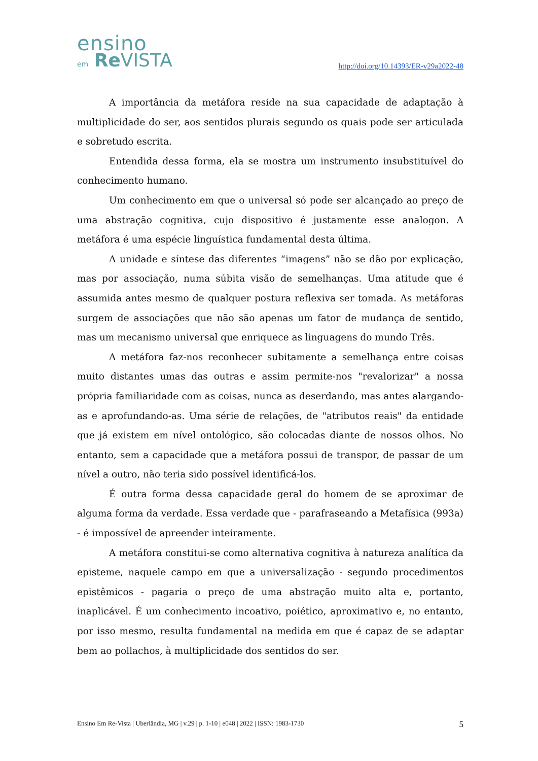ensino
em Re VISTA
http://doi.org/10.14393/ER-v29a2022-48
A importância da metáfora reside na sua capacidade de adaptação à multiplicidade do ser, aos sentidos plurais segundo os quais pode ser articulada e sobretudo escrita.
Entendida dessa forma, ela se mostra um instrumento insubstituível do conhecimento humano.
Um conhecimento em que o universal só pode ser alcançado ao preço de uma abstração cognitiva, cujo dispositivo é justamente esse analogon. A metáfora é uma espécie linguística fundamental desta última.
A unidade e síntese das diferentes “imagens” não se dão por explicação, mas por associação, numa súbita visão de semelhanças. Uma atitude que é assumida antes mesmo de qualquer postura reflexiva ser tomada. As metáforas surgem de associações que não são apenas um fator de mudança de sentido, mas um mecanismo universal que enriquece as linguagens do mundo Três.
A metáfora faz-nos reconhecer subitamente a semelhança entre coisas muito distantes umas das outras e assim permite-nos "revalorizar" a nossa própria familiaridade com as coisas, nunca as deserdando, mas antes alargando-as e aprofundando-as. Uma série de relações, de "atributos reais" da entidade que já existem em nível ontológico, são colocadas diante de nossos olhos. No entanto, sem a capacidade que a metáfora possui de transpor, de passar de um nível a outro, não teria sido possível identificá-los.
É outra forma dessa capacidade geral do homem de se aproximar de alguma forma da verdade. Essa verdade que - parafraseando a Metafísica (993a) - é impossível de apreender inteiramente.
A metáfora constitui-se como alternativa cognitiva à natureza analítica da episteme, naquele campo em que a universalização - segundo procedimentos epistêmicos - pagaria o preço de uma abstração muito alta e, portanto, inaplicável. É um conhecimento incoativo, poiético, aproximativo e, no entanto, por isso mesmo, resulta fundamental na medida em que é capaz de se adaptar bem ao pollachos, à multiplicidade dos sentidos do ser.
Ensino Em Re-Vista | Uberlândia, MG | v.29 | p. 1-10 | e048 | 2022 | ISSN: 1983-1730 5